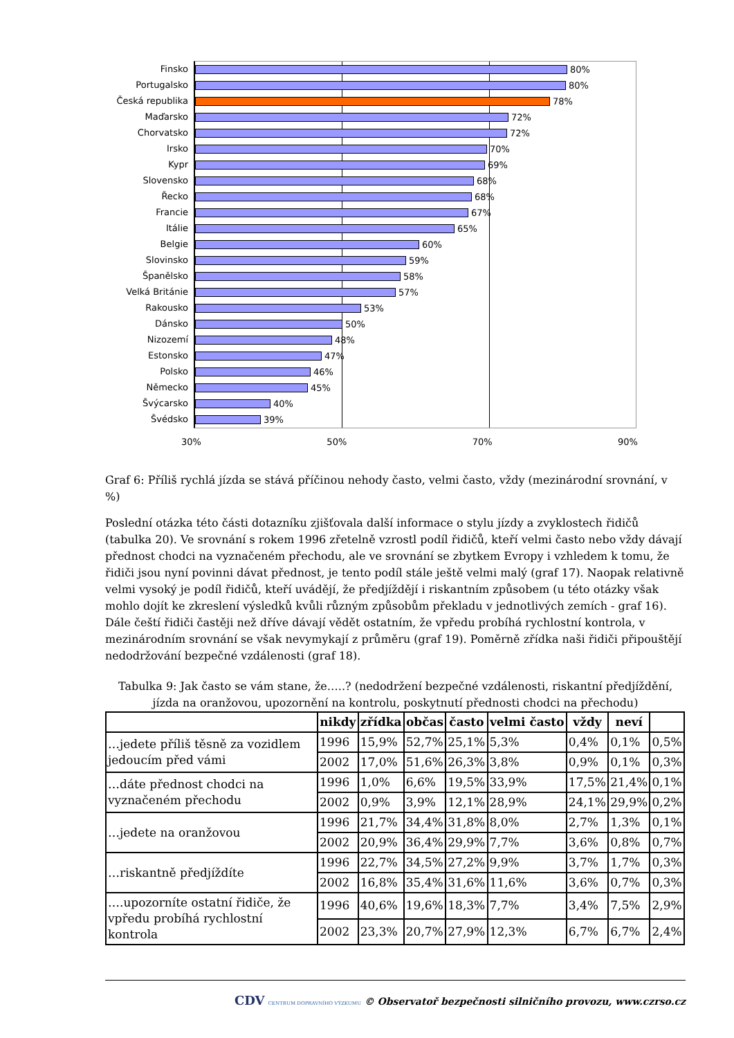Finsko
Portugalsko
Česká republika
Maďarsko
Chorvatsko
Irsko
Kypr
Slovensko
Řecko
Francie
Itálie
Belgie
Slovinsko
Španělsko
Velká Británie
Rakousko
Dánsko
Nizozemí
Estonsko
Polsko
Německo
Švýcarsko
Švédsko
80%
80%
78%
72%
72%
70%
69%
68%
68%
67%
65%
60%
59%
58%
57%
53%
50%
48%
47%
46%
45%
40%
39%
30% 50% 70% 90%
Graf 6: Příliš rychlá jízda se stává příčinou nehody často, velmi často, vždy (mezinárodní srovnání, v %)
Poslední otázka této části dotazníku zjišťovala další informace o stylu jízdy a zvyklostech řidičů (tabulka 20). Ve srovnání s rokem 1996 zřetelně vzrostl podíl řidičů, kteří velmi často nebo vždy dávají přednost chodci na vyznačeném přechodu, ale ve srovnání se zbytkem Evropy i vzhledem k tomu, že řidiči jsou nyní povinni dávat přednost, je tento podíl stále ještě velmi malý (graf 17). Naopak relativně velmi vysoký je podíl řidičů, kteří uvádějí, že předjíždějí i riskantním způsobem (u této otázky však mohlo dojít ke zkreslení výsledků kvůli různým způsobům překladu v jednotlivých zemích - graf 16). Dále čeští řidiči častěji než dříve dávají vědět ostatním, že vpředu probíhá rychlostní kontrola, v mezinárodním srovnání se však nevymykají z průměru (graf 19). Poměrně zřídka naši řidiči připouštějí nedodržování bezpečné vzdálenosti (graf 18).
Tabulka 9: Jak často se vám stane, že…..? (nedodržení bezpečné vzdálenosti, riskantní předjíždění, jízda na oranžovou, upozornění na kontrolu, poskytnutí přednosti chodci na přechodu)
| | nikdy | zřídka | občas | často | velmi často | vždy | neví | |
| --- | --- | --- | --- | --- | --- | --- | --- | --- |
| …jedete příliš těsně za vozidlem jedoucím před vámi | 1996 | 15,9% | 52,7% | 25,1% | 5,3% | 0,4% | 0,1% | 0,5% |
| | 2002 | 17,0% | 51,6% | 26,3% | 3,8% | 0,9% | 0,1% | 0,3% |
| …dáte přednost chodci na vyznačeném přechodu | 1996 | 1,0% | 6,6% | 19,5% | 33,9% | 17,5% | 21,4% | 0,1% |
| | 2002 | 0,9% | 3,9% | 12,1% | 28,9% | 24,1% | 29,9% | 0,2% |
| …jedete na oranžovou | 1996 | 21,7% | 34,4% | 31,8% | 8,0% | 2,7% | 1,3% | 0,1% |
| | 2002 | 20,9% | 36,4% | 29,9% | 7,7% | 3,6% | 0,8% | 0,7% |
| …riskantně předjíždíte | 1996 | 22,7% | 34,5% | 27,2% | 9,9% | 3,7% | 1,7% | 0,3% |
| | 2002 | 16,8% | 35,4% | 31,6% | 11,6% | 3,6% | 0,7% | 0,3% |
| ….upozorníte ostatní řidiče, že vpředu probíhá rychlostní kontrola | 1996 | 40,6% | 19,6% | 18,3% | 7,7% | 3,4% | 7,5% | 2,9% |
| | 2002 | 23,3% | 20,7% | 27,9% | 12,3% | 6,7% | 6,7% | 2,4% |
CDV CENTRUM DOPRAVNÍHO VÝZKUMU © Observatoř bezpečnosti silničního provozu, www.czrso.cz